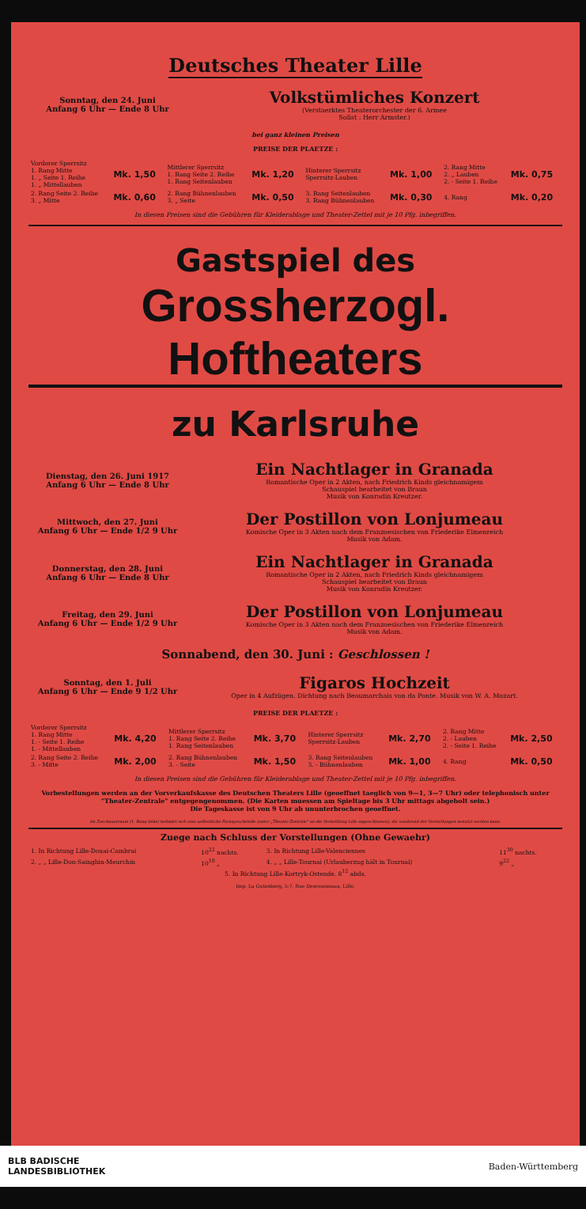Deutsches Theater Lille
Sonntag, den 24. Juni
Anfang 6 Uhr — Ende 8 Uhr
Volkstümliches Konzert
(Verstaerktes Theaterorchester der 6. Armee
Solist : Herr Armster.)
bei ganz kleinen Preisen
PREISE DER PLAETZE :
| Vorderer Sperrsitz 1. Rang Mitte 1. „ Seite 1. Reihe 1. „ Mittellauben | Mk. 1,50 | Mittlerer Sperrsitz 1. Rang Seite 2. Reihe 1. Rang Seitenlauben | Mk. 1,20 | Hinterer Sperrsitz Sperrsitz-Lauben | Mk. 1,00 | 2. Rang Mitte 2. „ Lauben 2. - Seite 1. Reihe | Mk. 0,75 |
| 2. Rang Seite 2. Reihe 3. „ Mitte | Mk. 0,60 | 2. Rang Bühnenlauben 3. „ Seite | Mk. 0,50 | 3. Rang Seitenlauben 3. Rang Bühnenlauben | Mk. 0,30 | 4. Rang | Mk. 0,20 |
In diesen Preisen sind die Gebühren für Kleiderablage und Theater-Zettel mit je 10 Pfg. inbegriffen.
Gastspiel des
Grossherzogl. Hoftheaters
zu Karlsruhe
Dienstag, den 26. Juni 1917
Anfang 6 Uhr — Ende 8 Uhr
Ein Nachtlager in Granada
Romantische Oper in 2 Akten, nach Friedrich Kinds gleichnamigem
Schauspiel bearbeitet von Braun
Musik von Konradin Kreutzer.
Mittwoch, den 27. Juni
Anfang 6 Uhr — Ende 1/2 9 Uhr
Der Postillon von Lonjumeau
Komische Oper in 3 Akten nach dem Franzoesischen von Friederike Elmenreich
Musik von Adam.
Donnerstag, den 28. Juni
Anfang 6 Uhr — Ende 8 Uhr
Ein Nachtlager in Granada
Romantische Oper in 2 Akten, nach Friedrich Kinds gleichnamigem
Schauspiel bearbeitet von Braun
Musik von Konradin Kreutzer.
Freitag, den 29. Juni
Anfang 6 Uhr — Ende 1/2 9 Uhr
Der Postillon von Lonjumeau
Komische Oper in 3 Akten nach dem Franzoesischen von Friederike Elmenreich
Musik von Adam.
Sonnabend, den 30. Juni : Geschlossen !
Sonntag, den 1. Juli
Anfang 6 Uhr — Ende 9 1/2 Uhr
Figaros Hochzeit
Oper in 4 Aufzügen. Dichtung nach Beaumarchais von da Ponte. Musik von W. A. Mozart.
PREISE DER PLAETZE :
| Vorderer Sperrsitz 1. Rang Mitte 1. - Seite 1. Reihe 1. - Mittellauben | Mk. 4,20 | Mittlerer Sperrsitz 1. Rang Seite 2. Reihe 1. Rang Seitenlauben | Mk. 3,70 | Hinterer Sperrsitz Sperrsitz-Lauben | Mk. 2,70 | 2. Rang Mitte 2. - Lauben 2. - Seite 1. Reihe | Mk. 2,50 |
| 2. Rang Seite 2. Reihe 3. - Mitte | Mk. 2,00 | 2. Rang Bühnenlauben 3. - Seite | Mk. 1,50 | 3. Rang Seitenlauben 3. - Bühnenlauben | Mk. 1,00 | 4. Rang | Mk. 0,50 |
In diesen Preisen sind die Gebühren für Kleiderablage und Theater-Zettel mit je 10 Pfg. inbegriffen.
Vorbestellungen werden an der Vorverkaufskasse des Deutschen Theaters Lille (geoeffnet taeglich von 9—1, 3—7 Uhr) oder telephonisch unter "Theater-Zentrale" entgegengenommen. (Die Karten muessen am Spieltage bis 3 Uhr mittags abgeholt sein.)
Die Tageskasse ist von 9 Uhr ab ununterbrochen geoeffnet.
Im Zuschauerraum (1. Rang links) befindet sich eine oeffentliche Fernsprechstelle (unter „Theater-Zentrale" an die Vermittlung Lille angeschlossen), die waehrend der Vorstellungen benutzt werden kann.
Zuege nach Schluss der Vorstellungen (Ohne Gewaehr)
| 1. In Richtung Lille-Douai-Cambrai | 10<sup>22</sup> nachts. | 3. In Richtung Lille-Valenciennes | 11<sup>30</sup> nachts. |
| 2. „ „ Lille-Don-Sainghin-Meurchin | 10<sup>10</sup> „ | 4. „ „ Lille-Tournai (Urlauberzug hält in Tournai) | 9<sup>22</sup> „ |
| 5. In Richtung Lille-Kortryk-Ostende. 8<sup>12</sup> abds. | | | |
Imp. La Gutenberg, 5-7, Rue Desrousseaux, Lille.
BLB BADISCHE
LANDESBIBLIOTHEK Baden-Württemberg